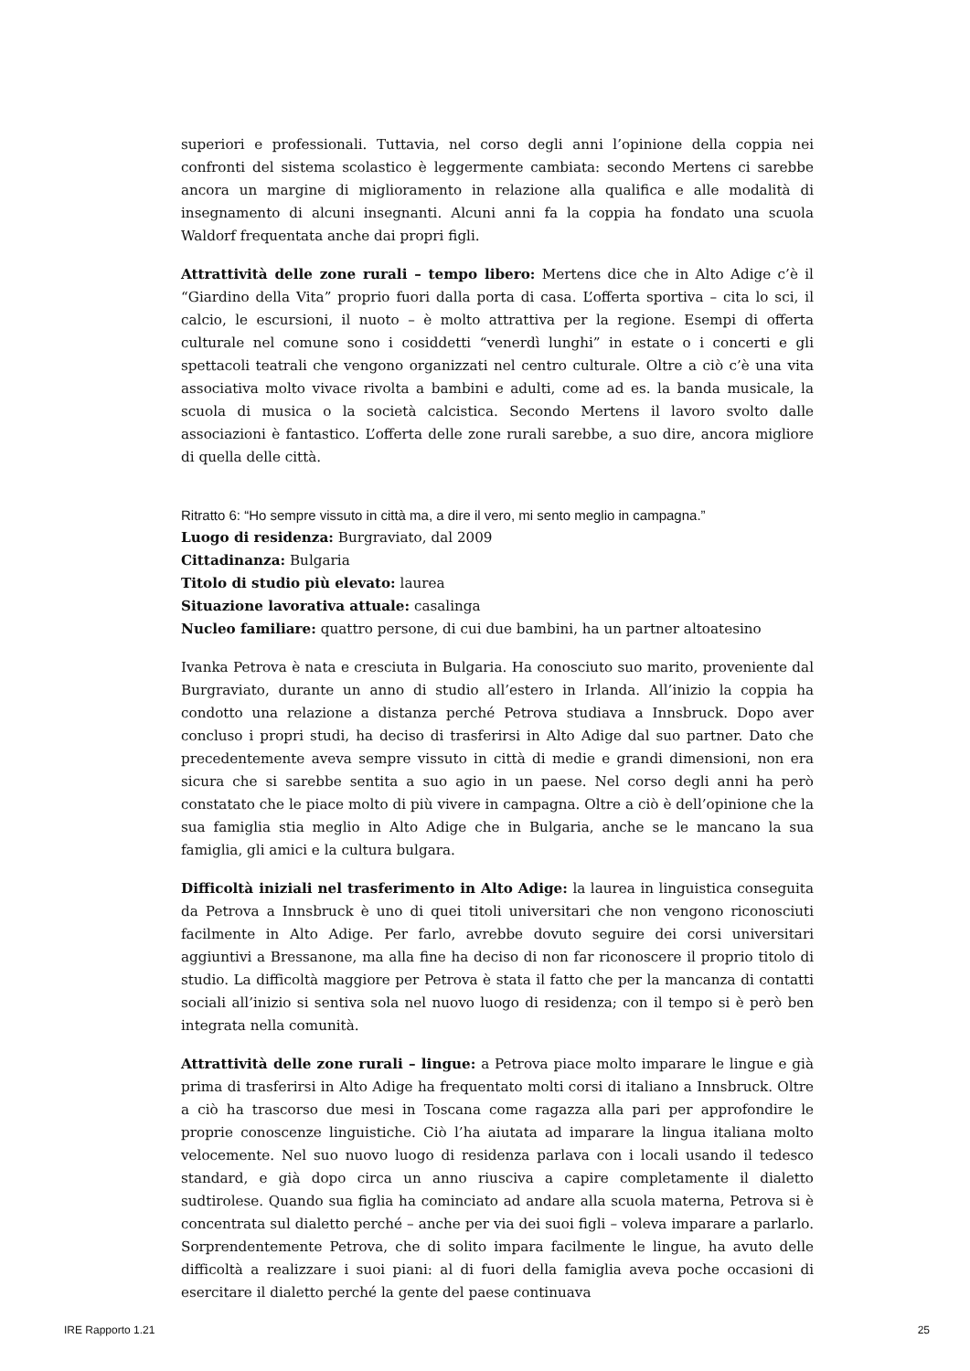superiori e professionali. Tuttavia, nel corso degli anni l’opinione della coppia nei confronti del sistema scolastico è leggermente cambiata: secondo Mertens ci sarebbe ancora un margine di miglioramento in relazione alla qualifica e alle modalità di insegnamento di alcuni insegnanti. Alcuni anni fa la coppia ha fondato una scuola Waldorf frequentata anche dai propri figli.
Attrattività delle zone rurali – tempo libero: Mertens dice che in Alto Adige c’è il “Giardino della Vita” proprio fuori dalla porta di casa. L’offerta sportiva – cita lo sci, il calcio, le escursioni, il nuoto – è molto attrattiva per la regione. Esempi di offerta culturale nel comune sono i cosiddetti “venerdì lunghi” in estate o i concerti e gli spettacoli teatrali che vengono organizzati nel centro culturale. Oltre a ciò c’è una vita associativa molto vivace rivolta a bambini e adulti, come ad es. la banda musicale, la scuola di musica o la società calcistica. Secondo Mertens il lavoro svolto dalle associazioni è fantastico. L’offerta delle zone rurali sarebbe, a suo dire, ancora migliore di quella delle città.
Ritratto 6: “Ho sempre vissuto in città ma, a dire il vero, mi sento meglio in campagna.”
Luogo di residenza: Burgraviato, dal 2009
Cittadinanza: Bulgaria
Titolo di studio più elevato: laurea
Situazione lavorativa attuale: casalinga
Nucleo familiare: quattro persone, di cui due bambini, ha un partner altoatesino
Ivanka Petrova è nata e cresciuta in Bulgaria. Ha conosciuto suo marito, proveniente dal Burgraviato, durante un anno di studio all’estero in Irlanda. All’inizio la coppia ha condotto una relazione a distanza perché Petrova studiava a Innsbruck. Dopo aver concluso i propri studi, ha deciso di trasferirsi in Alto Adige dal suo partner. Dato che precedentemente aveva sempre vissuto in città di medie e grandi dimensioni, non era sicura che si sarebbe sentita a suo agio in un paese. Nel corso degli anni ha però constatato che le piace molto di più vivere in campagna. Oltre a ciò è dell’opinione che la sua famiglia stia meglio in Alto Adige che in Bulgaria, anche se le mancano la sua famiglia, gli amici e la cultura bulgara.
Difficoltà iniziali nel trasferimento in Alto Adige: la laurea in linguistica conseguita da Petrova a Innsbruck è uno di quei titoli universitari che non vengono riconosciuti facilmente in Alto Adige. Per farlo, avrebbe dovuto seguire dei corsi universitari aggiuntivi a Bressanone, ma alla fine ha deciso di non far riconoscere il proprio titolo di studio. La difficoltà maggiore per Petrova è stata il fatto che per la mancanza di contatti sociali all’inizio si sentiva sola nel nuovo luogo di residenza; con il tempo si è però ben integrata nella comunità.
Attrattività delle zone rurali – lingue: a Petrova piace molto imparare le lingue e già prima di trasferirsi in Alto Adige ha frequentato molti corsi di italiano a Innsbruck. Oltre a ciò ha trascorso due mesi in Toscana come ragazza alla pari per approfondire le proprie conoscenze linguistiche. Ciò l’ha aiutata ad imparare la lingua italiana molto velocemente. Nel suo nuovo luogo di residenza parlava con i locali usando il tedesco standard, e già dopo circa un anno riusciva a capire completamente il dialetto sudtirolese. Quando sua figlia ha cominciato ad andare alla scuola materna, Petrova si è concentrata sul dialetto perché – anche per via dei suoi figli – voleva imparare a parlarlo. Sorprendentemente Petrova, che di solito impara facilmente le lingue, ha avuto delle difficoltà a realizzare i suoi piani: al di fuori della famiglia aveva poche occasioni di esercitare il dialetto perché la gente del paese continuava
IRE Rapporto 1.21 25